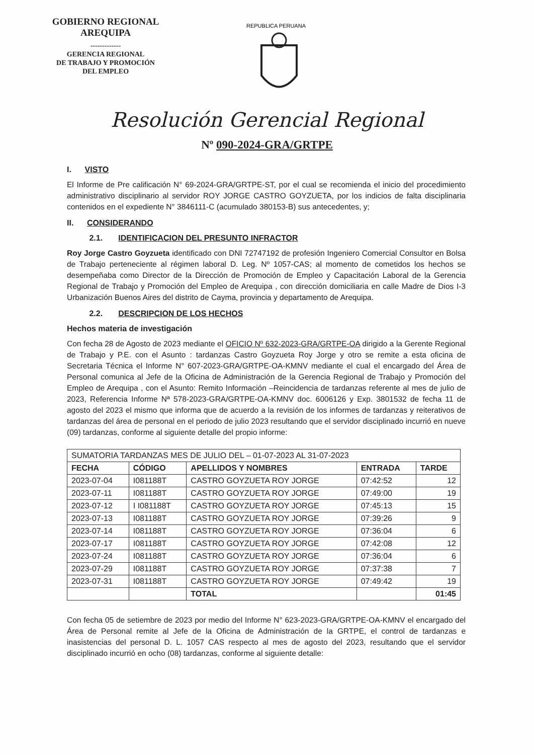GOBIERNO REGIONAL
AREQUIPA
-------------
GERENCIA REGIONAL
DE TRABAJO Y PROMOCIÓN
DEL EMPLEO
REPUBLICA PERUANA
Resolución Gerencial Regional
Nº 090-2024-GRA/GRTPE
I. VISTO
El Informe de Pre calificación N° 69-2024-GRA/GRTPE-ST, por el cual se recomienda el inicio del procedimiento administrativo disciplinario al servidor ROY JORGE CASTRO GOYZUETA, por los indicios de falta disciplinaria contenidos en el expediente N° 3846111-C (acumulado 380153-B) sus antecedentes, y;
II. CONSIDERANDO
2.1. IDENTIFICACION DEL PRESUNTO INFRACTOR
Roy Jorge Castro Goyzueta identificado con DNI 72747192 de profesión Ingeniero Comercial Consultor en Bolsa de Trabajo perteneciente al régimen laboral D. Leg. Nº 1057-CAS; al momento de cometidos los hechos se desempeñaba como Director de la Dirección de Promoción de Empleo y Capacitación Laboral de la Gerencia Regional de Trabajo y Promoción del Empleo de Arequipa , con dirección domiciliaria en calle Madre de Dios I-3 Urbanización Buenos Aires del distrito de Cayma, provincia y departamento de Arequipa.
2.2. DESCRIPCION DE LOS HECHOS
Hechos materia de investigación
Con fecha 28 de Agosto de 2023 mediante el OFICIO Nº 632-2023-GRA/GRTPE-OA dirigido a la Gerente Regional de Trabajo y P.E. con el Asunto : tardanzas Castro Goyzueta Roy Jorge y otro se remite a esta oficina de Secretaria Técnica el Informe N° 607-2023-GRA/GRTPE-OA-KMNV mediante el cual el encargado del Área de Personal comunica al Jefe de la Oficina de Administración de la Gerencia Regional de Trabajo y Promoción del Empleo de Arequipa , con el Asunto: Remito Información –Reincidencia de tardanzas referente al mes de julio de 2023, Referencia Informe Nª 578-2023-GRA/GRTPE-OA-KMNV doc. 6006126 y Exp. 3801532 de fecha 11 de agosto del 2023 el mismo que informa que de acuerdo a la revisión de los informes de tardanzas y reiterativos de tardanzas del área de personal en el periodo de julio 2023 resultando que el servidor disciplinado incurrió en nueve (09) tardanzas, conforme al siguiente detalle del propio informe:
| SUMATORIA TARDANZAS MES DE JULIO DEL – 01-07-2023 AL 31-07-2023 | | | | |
| FECHA | CÓDIGO | APELLIDOS Y NOMBRES | ENTRADA | TARDE |
| 2023-07-04 | I081188T | CASTRO GOYZUETA ROY JORGE | 07:42:52 | 12 |
| 2023-07-11 | I081188T | CASTRO GOYZUETA ROY JORGE | 07:49:00 | 19 |
| 2023-07-12 | I I081188T | CASTRO GOYZUETA ROY JORGE | 07:45:13 | 15 |
| 2023-07-13 | I081188T | CASTRO GOYZUETA ROY JORGE | 07:39:26 | 9 |
| 2023-07-14 | I081188T | CASTRO GOYZUETA ROY JORGE | 07:36:04 | 6 |
| 2023-07-17 | I081188T | CASTRO GOYZUETA ROY JORGE | 07:42:08 | 12 |
| 2023-07-24 | I081188T | CASTRO GOYZUETA ROY JORGE | 07:36:04 | 6 |
| 2023-07-29 | I081188T | CASTRO GOYZUETA ROY JORGE | 07:37:38 | 7 |
| 2023-07-31 | I081188T | CASTRO GOYZUETA ROY JORGE | 07:49:42 | 19 |
| | | TOTAL | | 01:45 |
Con fecha 05 de setiembre de 2023 por medio del Informe N° 623-2023-GRA/GRTPE-OA-KMNV el encargado del Área de Personal remite al Jefe de la Oficina de Administración de la GRTPE, el control de tardanzas e inasistencias del personal D. L. 1057 CAS respecto al mes de agosto del 2023, resultando que el servidor disciplinado incurrió en ocho (08) tardanzas, conforme al siguiente detalle: